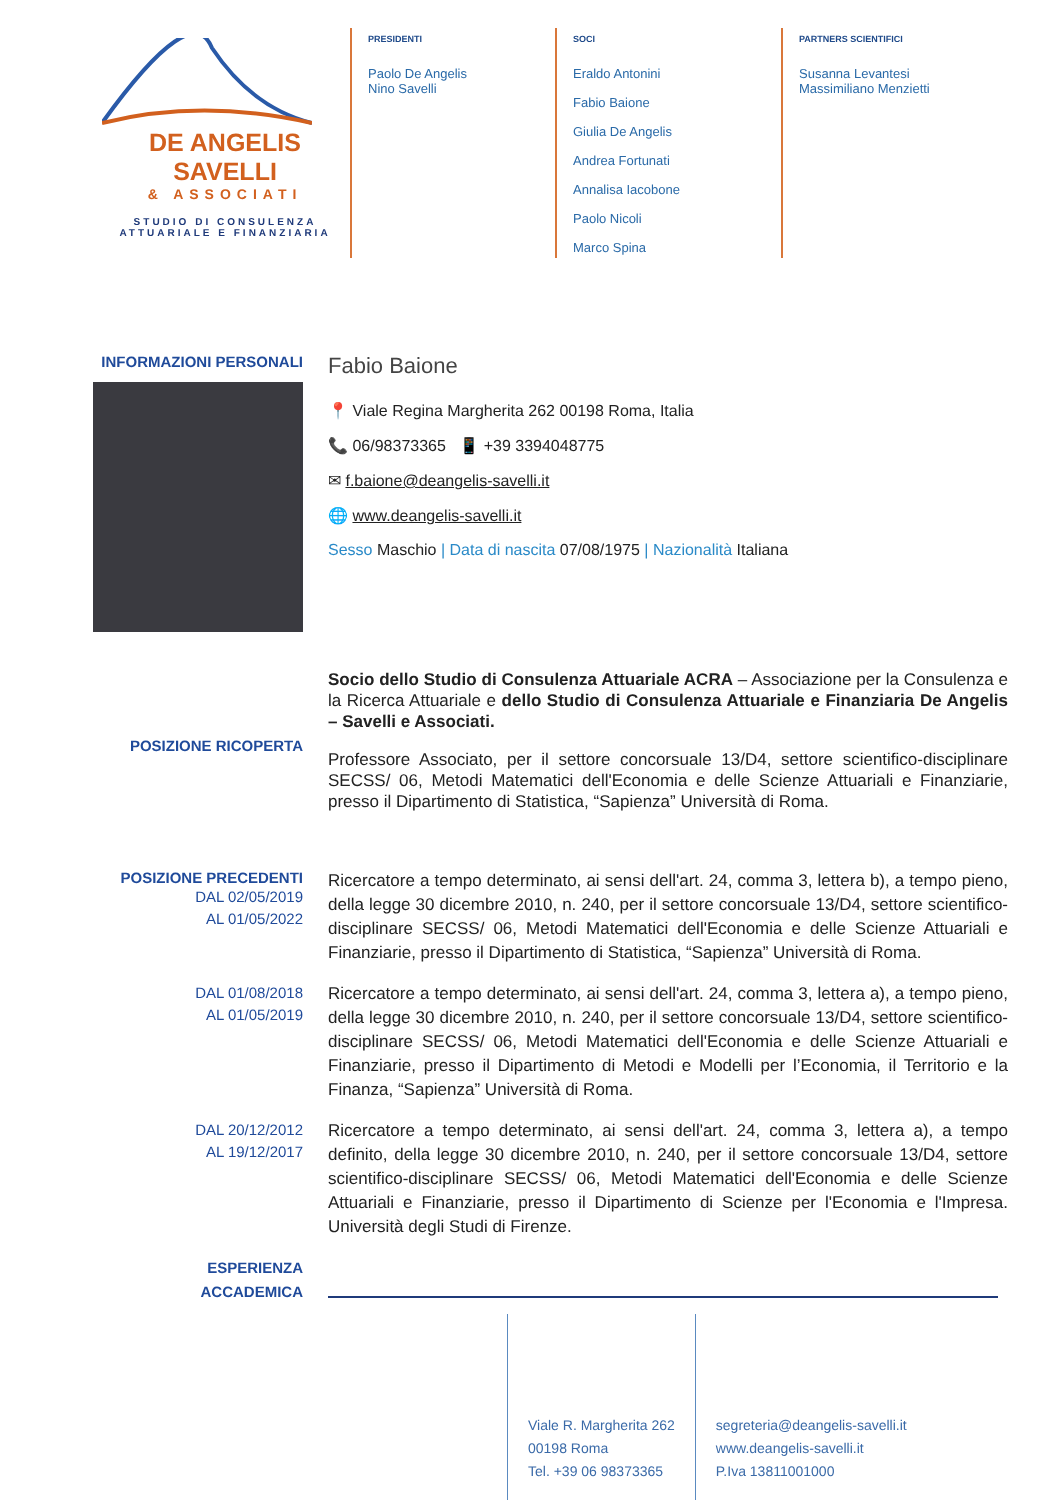DE ANGELIS SAVELLI
& ASSOCIATI
STUDIO DI CONSULENZA
ATTUARIALE E FINANZIARIA
PRESIDENTI
Paolo De Angelis
Nino Savelli
SOCI
Eraldo Antonini
Fabio Baione
Giulia De Angelis
Andrea Fortunati
Annalisa Iacobone
Paolo Nicoli
Marco Spina
PARTNERS SCIENTIFICI
Susanna Levantesi
Massimiliano Menzietti
INFORMAZIONI PERSONALI
Fabio Baione
📍 Viale Regina Margherita 262 00198 Roma, Italia
📞 06/98373365 📱 +39 3394048775
✉ f.baione@deangelis-savelli.it
🌐 www.deangelis-savelli.it
Sesso Maschio | Data di nascita 07/08/1975 | Nazionalità Italiana
POSIZIONE RICOPERTA
Socio dello Studio di Consulenza Attuariale ACRA – Associazione per la Consulenza e la Ricerca Attuariale e dello Studio di Consulenza Attuariale e Finanziaria De Angelis – Savelli e Associati.
Professore Associato, per il settore concorsuale 13/D4, settore scientifico-disciplinare SECSS/ 06, Metodi Matematici dell'Economia e delle Scienze Attuariali e Finanziarie, presso il Dipartimento di Statistica, “Sapienza” Università di Roma.
POSIZIONE PRECEDENTI
DAL 02/05/2019
AL 01/05/2022
Ricercatore a tempo determinato, ai sensi dell'art. 24, comma 3, lettera b), a tempo pieno, della legge 30 dicembre 2010, n. 240, per il settore concorsuale 13/D4, settore scientifico-disciplinare SECSS/ 06, Metodi Matematici dell'Economia e delle Scienze Attuariali e Finanziarie, presso il Dipartimento di Statistica, “Sapienza” Università di Roma.
DAL 01/08/2018
AL 01/05/2019
Ricercatore a tempo determinato, ai sensi dell'art. 24, comma 3, lettera a), a tempo pieno, della legge 30 dicembre 2010, n. 240, per il settore concorsuale 13/D4, settore scientifico-disciplinare SECSS/ 06, Metodi Matematici dell'Economia e delle Scienze Attuariali e Finanziarie, presso il Dipartimento di Metodi e Modelli per l’Economia, il Territorio e la Finanza, “Sapienza” Università di Roma.
DAL 20/12/2012
AL 19/12/2017
Ricercatore a tempo determinato, ai sensi dell'art. 24, comma 3, lettera a), a tempo definito, della legge 30 dicembre 2010, n. 240, per il settore concorsuale 13/D4, settore scientifico-disciplinare SECSS/ 06, Metodi Matematici dell'Economia e delle Scienze Attuariali e Finanziarie, presso il Dipartimento di Scienze per l'Economia e l'Impresa. Università degli Studi di Firenze.
ESPERIENZA
ACCADEMICA
Viale R. Margherita 262
00198 Roma
Tel. +39 06 98373365
segreteria@deangelis-savelli.it
www.deangelis-savelli.it
P.Iva 13811001000